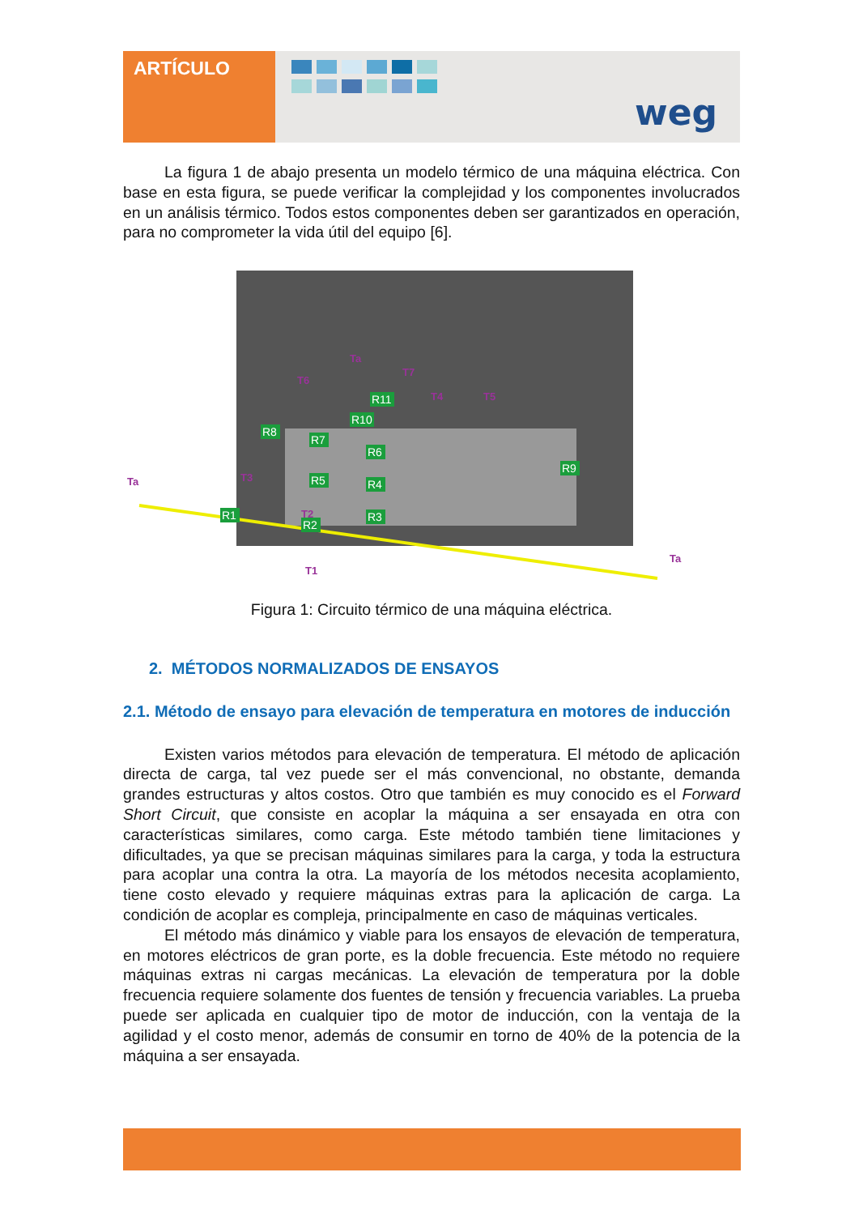ARTÍCULO
weg
La figura 1 de abajo presenta un modelo térmico de una máquina eléctrica. Con base en esta figura, se puede verificar la complejidad y los componentes involucrados en un análisis térmico. Todos estos componentes deben ser garantizados en operación, para no comprometer la vida útil del equipo [6].
R1
R2
R3
R4
R5
R6
R7
R8
R9
R10
R11
Ta
Ta
Ta
T1
T2
T3
T4
T5
T6
T7
Figura 1: Circuito térmico de una máquina eléctrica.
2. MÉTODOS NORMALIZADOS DE ENSAYOS
2.1. Método de ensayo para elevación de temperatura en motores de inducción
Existen varios métodos para elevación de temperatura. El método de aplicación directa de carga, tal vez puede ser el más convencional, no obstante, demanda grandes estructuras y altos costos. Otro que también es muy conocido es el Forward Short Circuit, que consiste en acoplar la máquina a ser ensayada en otra con características similares, como carga. Este método también tiene limitaciones y dificultades, ya que se precisan máquinas similares para la carga, y toda la estructura para acoplar una contra la otra. La mayoría de los métodos necesita acoplamiento, tiene costo elevado y requiere máquinas extras para la aplicación de carga. La condición de acoplar es compleja, principalmente en caso de máquinas verticales.
El método más dinámico y viable para los ensayos de elevación de temperatura, en motores eléctricos de gran porte, es la doble frecuencia. Este método no requiere máquinas extras ni cargas mecánicas. La elevación de temperatura por la doble frecuencia requiere solamente dos fuentes de tensión y frecuencia variables. La prueba puede ser aplicada en cualquier tipo de motor de inducción, con la ventaja de la agilidad y el costo menor, además de consumir en torno de 40% de la potencia de la máquina a ser ensayada.